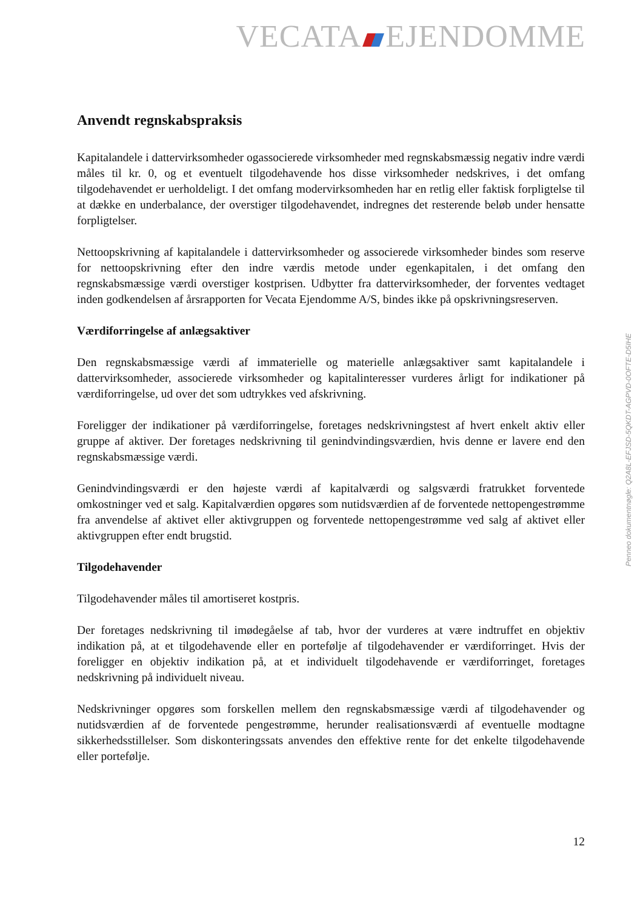VECATA EJENDOMME
Anvendt regnskabspraksis
Kapitalandele i dattervirksomheder ogassocierede virksomheder med regnskabsmæssig negativ indre værdi måles til kr. 0, og et eventuelt tilgodehavende hos disse virksomheder nedskrives, i det omfang tilgodehavendet er uerholdeligt. I det omfang modervirksomheden har en retlig eller faktisk forpligtelse til at dække en underbalance, der overstiger tilgodehavendet, indregnes det resterende beløb under hensatte forpligtelser.
Nettoopskrivning af kapitalandele i dattervirksomheder og associerede virksomheder bindes som reserve for nettoopskrivning efter den indre værdis metode under egenkapitalen, i det omfang den regnskabsmæssige værdi overstiger kostprisen. Udbytter fra dattervirksomheder, der forventes vedtaget inden godkendelsen af årsrapporten for Vecata Ejendomme A/S, bindes ikke på opskrivningsreserven.
Værdiforringelse af anlægsaktiver
Den regnskabsmæssige værdi af immaterielle og materielle anlægsaktiver samt kapitalandele i dattervirksomheder, associerede virksomheder og kapitalinteresser vurderes årligt for indikationer på værdiforringelse, ud over det som udtrykkes ved afskrivning.
Foreligger der indikationer på værdiforringelse, foretages nedskrivningstest af hvert enkelt aktiv eller gruppe af aktiver. Der foretages nedskrivning til genindvindingsværdien, hvis denne er lavere end den regnskabsmæssige værdi.
Genindvindingsværdi er den højeste værdi af kapitalværdi og salgsværdi fratrukket forventede omkostninger ved et salg. Kapitalværdien opgøres som nutidsværdien af de forventede nettopengestrømme fra anvendelse af aktivet eller aktivgruppen og forventede nettopengestrømme ved salg af aktivet eller aktivgruppen efter endt brugstid.
Tilgodehavender
Tilgodehavender måles til amortiseret kostpris.
Der foretages nedskrivning til imødegåelse af tab, hvor der vurderes at være indtruffet en objektiv indikation på, at et tilgodehavende eller en portefølje af tilgodehavender er værdiforringet. Hvis der foreligger en objektiv indikation på, at et individuelt tilgodehavende er værdiforringet, foretages nedskrivning på individuelt niveau.
Nedskrivninger opgøres som forskellen mellem den regnskabsmæssige værdi af tilgodehavender og nutidsværdien af de forventede pengestrømme, herunder realisationsværdi af eventuelle modtagne sikkerhedsstillelser. Som diskonteringssats anvendes den effektive rente for det enkelte tilgodehavende eller portefølje.
Penneo dokumentnøgle: Q2A8L-EFJSD-5QKDT-AGPVD-0OFTE-D5IHE
12